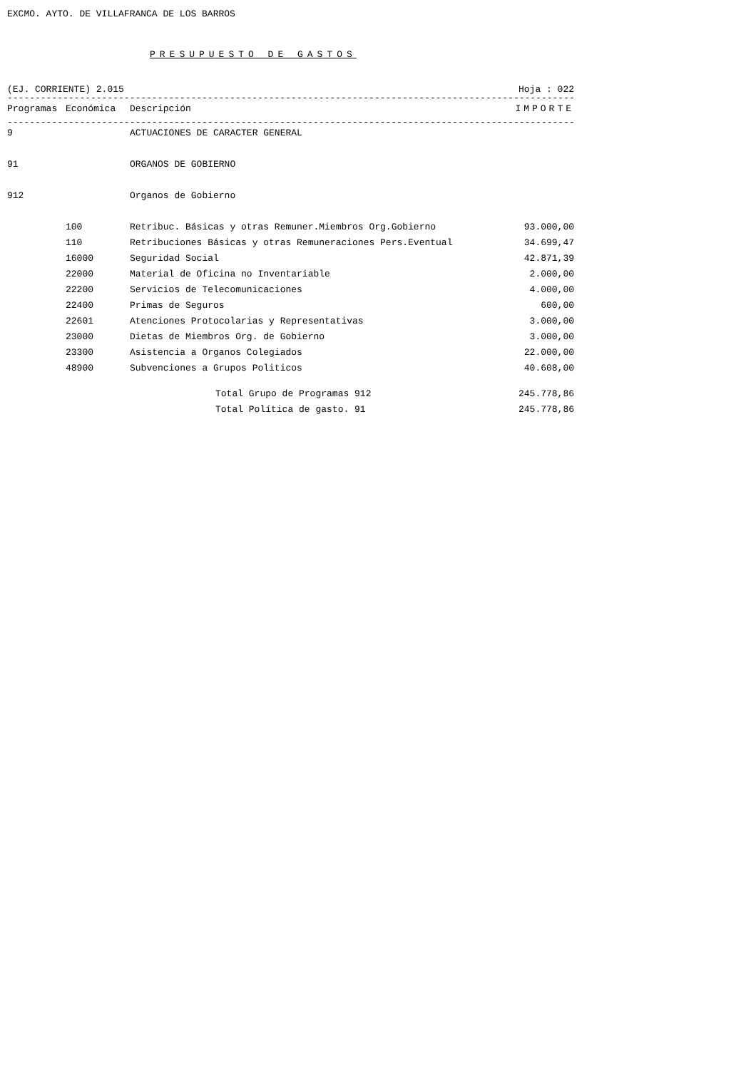EXCMO. AYTO. DE VILLAFRANCA DE LOS BARROS
PRESUPUESTO DE GASTOS
(EJ. CORRIENTE) 2.015 Hoja : 022
------------------------------------------------------------------------------------------------------------------------
| Programas | Económica | Descripción | IMPORTE |
| --- | --- | --- | --- |
------------------------------------------------------------------------------------------------------------------------
| 9 | | ACTUACIONES DE CARACTER GENERAL | |
| 91 | | ORGANOS DE GOBIERNO | |
| 912 | | Organos de Gobierno | |
| | 100 | Retribuc. Básicas y otras Remuner.Miembros Org.Gobierno | 93.000,00 |
| | 110 | Retribuciones Básicas y otras Remuneraciones Pers.Eventual | 34.699,47 |
| | 16000 | Seguridad Social | 42.871,39 |
| | 22000 | Material de Oficina no Inventariable | 2.000,00 |
| | 22200 | Servicios de Telecomunicaciones | 4.000,00 |
| | 22400 | Primas de Seguros | 600,00 |
| | 22601 | Atenciones Protocolarias y Representativas | 3.000,00 |
| | 23000 | Dietas de Miembros Org. de Gobierno | 3.000,00 |
| | 23300 | Asistencia a Organos Colegiados | 22.000,00 |
| | 48900 | Subvenciones a Grupos Politicos | 40.608,00 |
| | | Total Grupo de Programas 912 | 245.778,86 |
| | | Total Política de gasto. 91 | 245.778,86 |